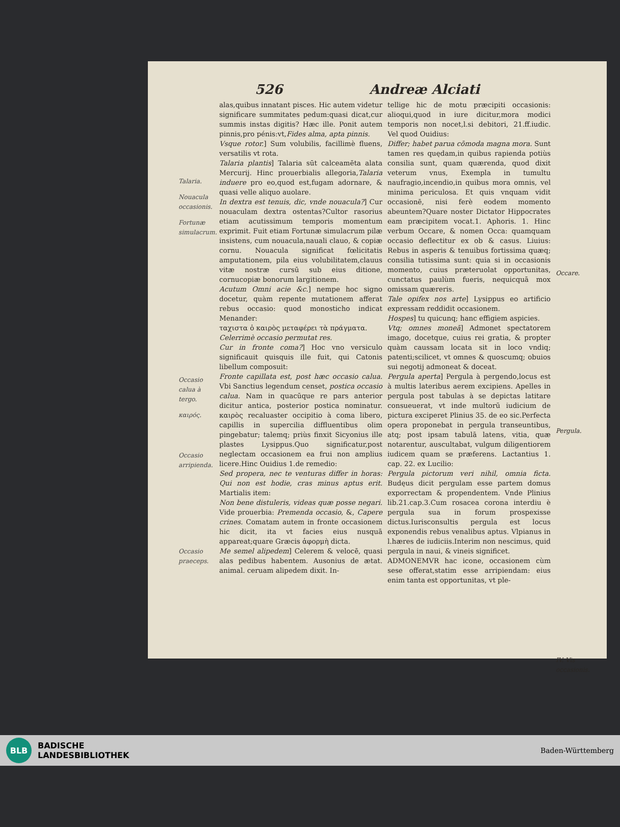526 Andreæ Alciati
Talaria.
Nouacula occasionis.
Fortunæ simulacrum.
Occasio calua à tergo.
καιρός.
Occasio arripienda.
Occasio praeceps.
alas,quibus innatant pisces. Hic autem videtur significare summitates pedum:quasi dicat,cur summis instas digitis? Hæc ille. Ponit autem pinnis,pro pénis:vt,Fides alma, apta pinnis.
Vsque rotor.] Sum volubilis, facillimè fluens, versatilis vt rota.
Talaria plantis] Talaria sūt calceamēta alata Mercurij. Hinc prouerbialis allegoria,Talaria induere pro eo,quod est,fugam adornare, & quasi velle aliquo auolare.
In dextra est tenuis, dic, vnde nouacula?] Cur nouaculam dextra ostentas?Cultor rasorius etiam acutissimum temporis momentum exprimit. Fuit etiam Fortunæ simulacrum pilæ insistens, cum nouacula,nauali clauo, & copiæ cornu. Nouacula significat fœlicitatis amputationem, pila eius volubilitatem,clauus vitæ nostræ cursū sub eius ditione, cornucopiæ bonorum largitionem.
Acutum Omni acie &c.] nempe hoc signo docetur, quàm repente mutationem afferat rebus occasio: quod monosticho indicat Menander:
ταχιστα ὁ καιρὸς μεταφέρει τὰ πράγματα.
Celerrimè occasio permutat res.
Cur in fronte coma?] Hoc vno versiculo significauit quisquis ille fuit, qui Catonis libellum composuit:
Fronte capillata est, post hæc occasio calua. Vbi Sanctius legendum censet, postica occasio calua. Nam in quacūque re pars anterior dicitur antica, posterior postica nominatur. καιρὸς recaluaster occipitio à coma libero, capillis in supercilia diffluentibus olim pingebatur; talemq; priùs finxit Sicyonius ille plastes Lysippus.Quo significatur,post neglectam occasionem ea frui non amplius licere.Hinc Ouidius 1.de remedio:
Sed propera, nec te venturas differ in horas: Qui non est hodie, cras minus aptus erit. Martialis item:
Non bene distuleris, videas quæ posse negari. Vide prouerbia: Premenda occasio, &, Capere crines. Comatam autem in fronte occasionem hic dicit, ita vt facies eius nusquā appareat;quare Græcis ἀφορμὴ dicta.
Me semel alipedem] Celerem & velocē, quasi alas pedibus habentem. Ausonius de ætat. animal. ceruam alipedem dixit. In-
tellige hic de motu præcipiti occasionis: alioqui,quod in iure dicitur,mora modici temporis non nocet,l.si debitori, 21.ff.iudic. Vel quod Ouidius:
Differ; habet parua cōmoda magna mora. Sunt tamen res quędam,in quibus rapienda potiùs consilia sunt, quam quærenda, quod dixit veterum vnus, Exempla in tumultu naufragio,incendio,in quibus mora omnis, vel minima periculosa. Et quis vnquam vidit occasionē, nisi ferè eodem momento abeuntem?Quare noster Dictator Hippocrates eam præcipitem vocat.1. Aphoris. 1. Hinc verbum Occare, & nomen Occa: quamquam occasio deflectitur ex ob & casus. Liuius: Rebus in asperis & tenuibus fortissima quæq; consilia tutissima sunt: quia si in occasionis momento, cuius præteruolat opportunitas, cunctatus paulùm fueris, nequicquā mox omissam quæreris.
Tale opifex nos arte] Lysippus eo artificio expressam reddidit occasionem.
Hospes] tu quicunq; hanc effigiem aspicies.
Vtq; omnes moneā] Admonet spectatorem imago, docetque, cuius rei gratia, & propter quàm caussam locata sit in loco vndiq; patenti;scilicet, vt omnes & quoscumq; obuios sui negotij admoneat & doceat.
Pergula aperta] Pergula à pergendo,locus est à multis lateribus aerem excipiens. Apelles in pergula post tabulas à se depictas latitare consueuerat, vt inde multorū iudicium de pictura exciperet Plinius 35. de eo sic.Perfecta opera proponebat in pergula transeuntibus, atq; post ipsam tabulā latens, vitia, quæ notarentur, auscultabat, vulgum diligentiorem iudicem quam se præferens. Lactantius 1. cap. 22. ex Lucilio:
Pergula pictorum veri nihil, omnia ficta. Budęus dicit pergulam esse partem domus exporrectam & propendentem. Vnde Plinius lib.21.cap.3.Cum rosacea corona interdiu è pergula sua in forum prospexisse dictus.Iurisconsultis pergula est locus exponendis rebus venalibus aptus. Vlpianus in l.hæres de iudiciis.Interim non nescimus, quid pergula in naui, & vineis significet.
ADMONEMVR hac icone, occasionem cùm sese offerat,statim esse arripiendam: eius enim tanta est opportunitas, vt ple-
Occare.
Pergula.
IV. Vis occasionis.
BLB
BADISCHE
LANDESBIBLIOTHEK
Baden-Württemberg